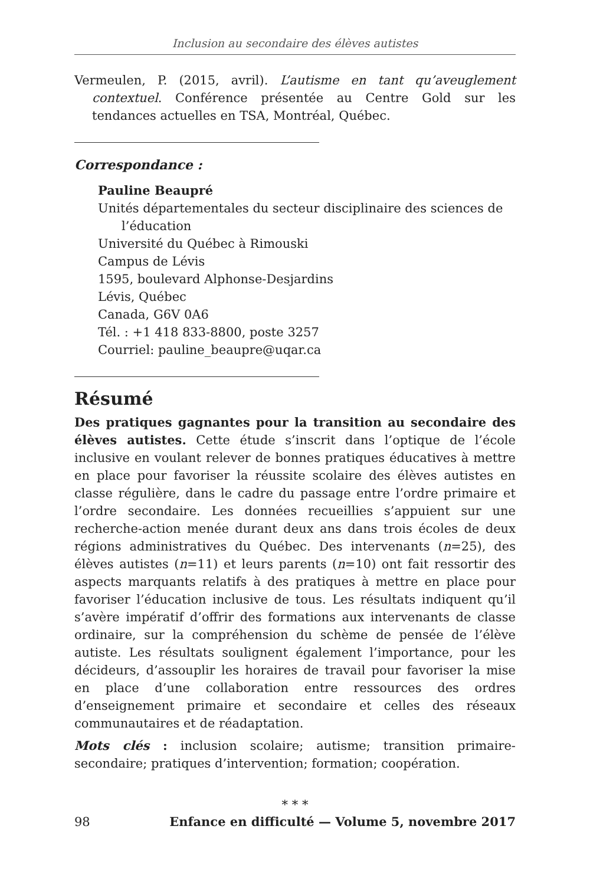Inclusion au secondaire des élèves autistes
Vermeulen, P. (2015, avril). L’autisme en tant qu’aveuglement contextuel. Conférence présentée au Centre Gold sur les tendances actuelles en TSA, Montréal, Québec.
Correspondance :
Pauline Beaupré
Unités départementales du secteur disciplinaire des sciences de l’éducation
Université du Québec à Rimouski
Campus de Lévis
1595, boulevard Alphonse-Desjardins
Lévis, Québec
Canada, G6V 0A6
Tél. : +1 418 833-8800, poste 3257
Courriel: pauline_beaupre@uqar.ca
Résumé
Des pratiques gagnantes pour la transition au secondaire des élèves autistes. Cette étude s’inscrit dans l’optique de l’école inclusive en voulant relever de bonnes pratiques éducatives à mettre en place pour favoriser la réussite scolaire des élèves autistes en classe régulière, dans le cadre du passage entre l’ordre primaire et l’ordre secondaire. Les données recueillies s’appuient sur une recherche-action menée durant deux ans dans trois écoles de deux régions administratives du Québec. Des intervenants (n=25), des élèves autistes (n=11) et leurs parents (n=10) ont fait ressortir des aspects marquants relatifs à des pratiques à mettre en place pour favoriser l’éducation inclusive de tous. Les résultats indiquent qu’il s’avère impératif d’offrir des formations aux intervenants de classe ordinaire, sur la compréhension du schème de pensée de l’élève autiste. Les résultats soulignent également l’importance, pour les décideurs, d’assouplir les horaires de travail pour favoriser la mise en place d’une collaboration entre ressources des ordres d’enseignement primaire et secondaire et celles des réseaux communautaires et de réadaptation.
Mots clés : inclusion scolaire; autisme; transition primaire-secondaire; pratiques d’intervention; formation; coopération.
* * *
98 Enfance en difficulté — Volume 5, novembre 2017